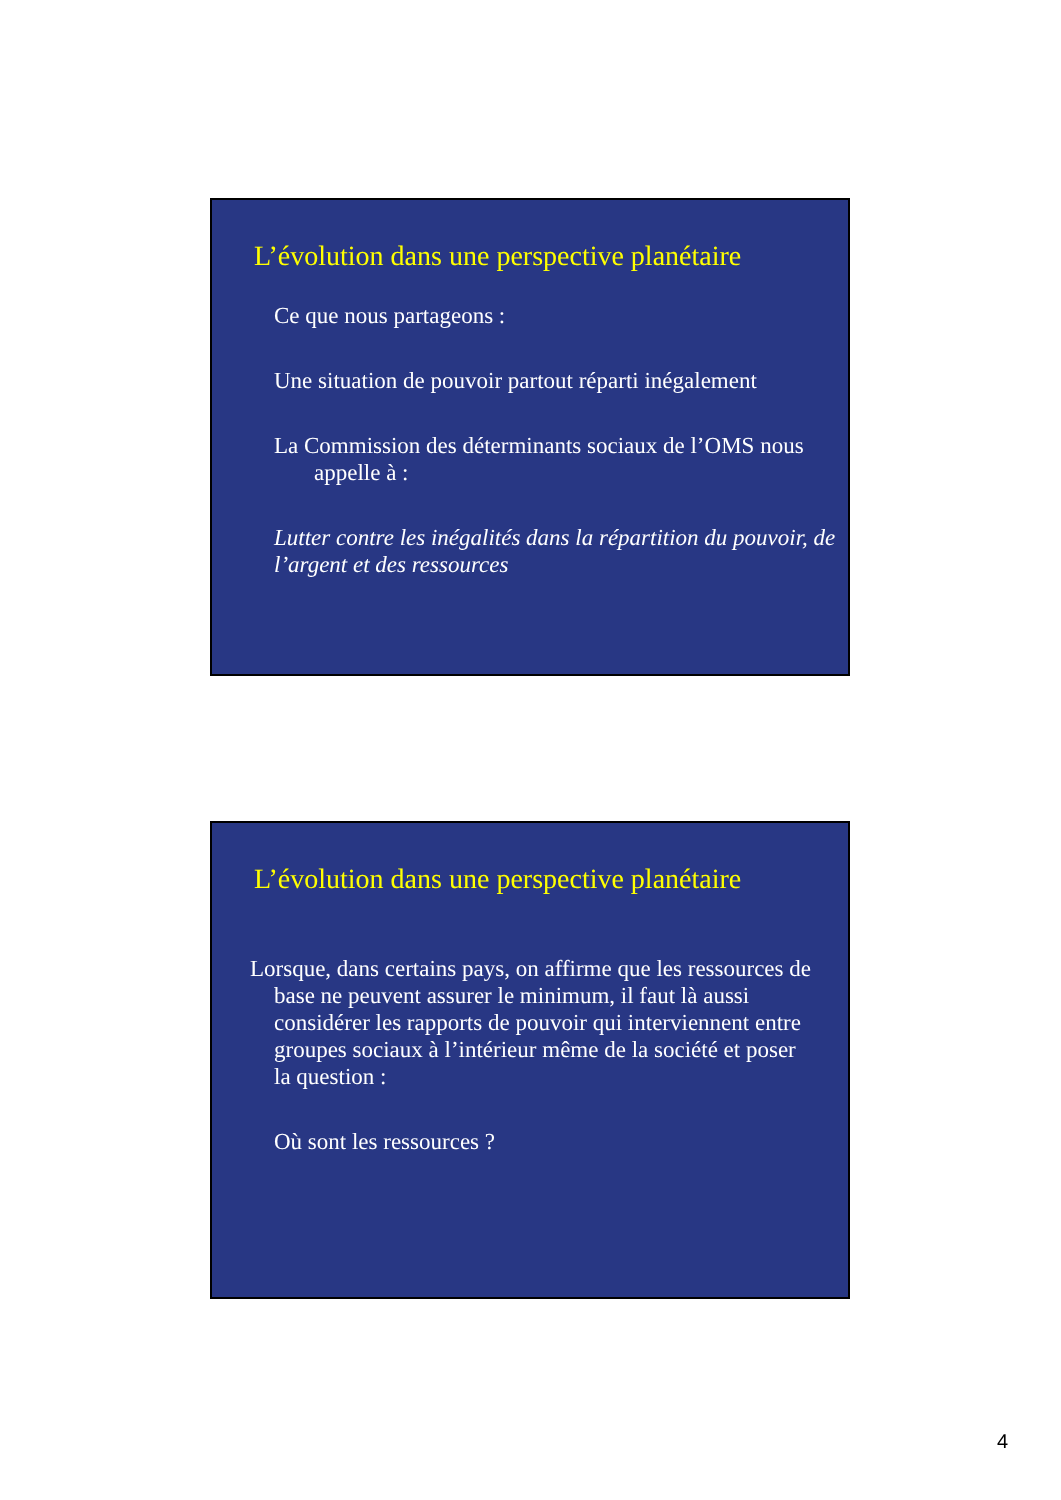L’évolution dans une perspective planétaire
Ce que nous partageons :
Une situation de pouvoir partout réparti inégalement
La Commission des déterminants sociaux de l’OMS nous appelle à :
Lutter contre les inégalités dans la répartition du pouvoir, de l’argent et des ressources
L’évolution dans une perspective planétaire
Lorsque, dans certains pays, on affirme que les ressources de base ne peuvent assurer le minimum, il faut là aussi considérer les rapports de pouvoir qui interviennent entre groupes sociaux à l’intérieur même de la société et poser la question :
Où sont les ressources ?
4